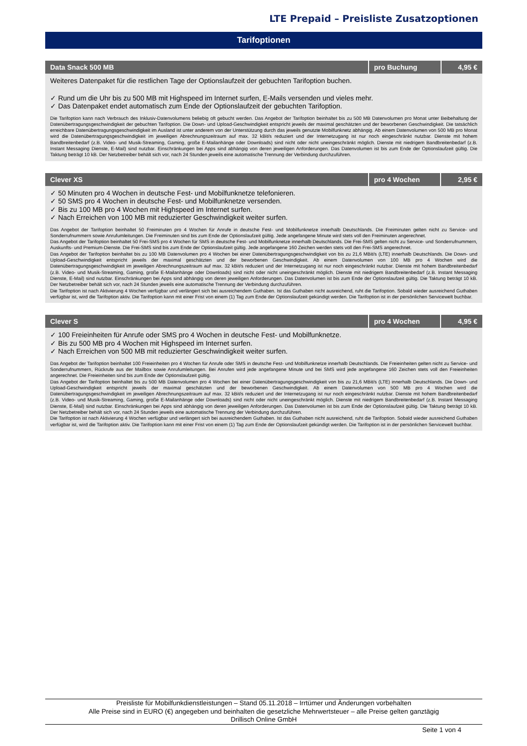LTE Prepaid – Preisliste Zusatzoptionen
Tarifoptionen
| Data Snack 500 MB | pro Buchung | 4,95 € |
| --- | --- | --- |
| Weiteres Datenpaket für die restlichen Tage der Optionslaufzeit der gebuchten Tarifoption buchen. ✓ Rund um die Uhr bis zu 500 MB mit Highspeed im Internet surfen, E-Mails versenden und vieles mehr. ✓ Das Datenpaket endet automatisch zum Ende der Optionslaufzeit der gebuchten Tarifoption. Die Tarifoption kann nach Verbrauch des Inklusiv-Datenvolumens beliebig oft gebucht werden. Das Angebot der Tarifoption beinhaltet bis zu 500 MB Datenvolumen pro Monat unter Beibehaltung der Datenübertragungsgeschwindigkeit der gebuchten Tarifoption. Die Down- und Upload-Geschwindigkeit entspricht jeweils der maximal geschätzten und der beworbenen Geschwindigkeit. Die tatsächlich erreichbare Datenübertragungsgeschwindigkeit im Ausland ist unter anderem von der Unterstützung durch das jeweils genutzte Mobilfunknetz abhängig. Ab einem Datenvolumen von 500 MB pro Monat wird die Datenübertragungsgeschwindigkeit im jeweiligen Abrechnungszeitraum auf max. 32 kBit/s reduziert und der Internetzugang ist nur noch eingeschränkt nutzbar. Dienste mit hohem Bandbreitenbedarf (z.B. Video- und Musik-Streaming, Gaming, große E-Mailanhänge oder Downloads) sind nicht oder nicht uneingeschränkt möglich. Dienste mit niedrigem Bandbreitenbedarf (z.B. Instant Messaging Dienste, E-Mail) sind nutzbar. Einschränkungen bei Apps sind abhängig von deren jeweiligen Anforderungen. Das Datenvolumen ist bis zum Ende der Optionslaufzeit gültig. Die Taktung beträgt 10 kB. Der Netzbetreiber behält sich vor, nach 24 Stunden jeweils eine automatische Trennung der Verbindung durchzuführen. | | |
| Clever XS | pro 4 Wochen | 2,95 € |
| --- | --- | --- |
| ✓ 50 Minuten pro 4 Wochen in deutsche Fest- und Mobilfunknetze telefonieren. ✓ 50 SMS pro 4 Wochen in deutsche Fest- und Mobilfunknetze versenden. ✓ Bis zu 100 MB pro 4 Wochen mit Highspeed im Internet surfen. ✓ Nach Erreichen von 100 MB mit reduzierter Geschwindigkeit weiter surfen. Das Angebot der Tarifoption beinhaltet 50 Freiminuten pro 4 Wochen für Anrufe in deutsche Fest- und Mobilfunknetze innerhalb Deutschlands. Die Freiminuten gelten nicht zu Service- und Sonderrufnummern sowie Anrufumleitungen. Die Freiminuten sind bis zum Ende der Optionslaufzeit gültig. Jede angefangene Minute wird stets voll den Freiminuten angerechnet. Das Angebot der Tarifoption beinhaltet 50 Frei-SMS pro 4 Wochen für SMS in deutsche Fest- und Mobilfunknetze innerhalb Deutschlands. Die Frei-SMS gelten nicht zu Service- und Sonderrufnummern, Auskunfts- und Premium-Dienste. Die Frei-SMS sind bis zum Ende der Optionslaufzeit gültig. Jede angefangene 160 Zeichen werden stets voll den Frei-SMS angerechnet. Das Angebot der Tarifoption beinhaltet bis zu 100 MB Datenvolumen pro 4 Wochen bei einer Datenübertragungsgeschwindigkeit von bis zu 21,6 MBit/s (LTE) innerhalb Deutschlands. Die Down- und Upload-Geschwindigkeit entspricht jeweils der maximal geschätzten und der beworbenen Geschwindigkeit. Ab einem Datenvolumen von 100 MB pro 4 Wochen wird die Datenübertragungsgeschwindigkeit im jeweiligen Abrechnungszeitraum auf max. 32 kBit/s reduziert und der Internetzugang ist nur noch eingeschränkt nutzbar. Dienste mit hohem Bandbreitenbedarf (z.B. Video- und Musik-Streaming, Gaming, große E-Mailanhänge oder Downloads) sind nicht oder nicht uneingeschränkt möglich. Dienste mit niedrigem Bandbreitenbedarf (z.B. Instant Messaging Dienste, E-Mail) sind nutzbar. Einschränkungen bei Apps sind abhängig von deren jeweiligen Anforderungen. Das Datenvolumen ist bis zum Ende der Optionslaufzeit gültig. Die Taktung beträgt 10 kB. Der Netzbetreiber behält sich vor, nach 24 Stunden jeweils eine automatische Trennung der Verbindung durchzuführen. Die Tarifoption ist nach Aktivierung 4 Wochen verfügbar und verlängert sich bei ausreichendem Guthaben. Ist das Guthaben nicht ausreichend, ruht die Tarifoption. Sobald wieder ausreichend Guthaben verfügbar ist, wird die Tarifoption aktiv. Die Tarifoption kann mit einer Frist von einem (1) Tag zum Ende der Optionslaufzeit gekündigt werden. Die Tarifoption ist in der persönlichen Servicewelt buchbar. | | |
| Clever S | pro 4 Wochen | 4,95 € |
| --- | --- | --- |
| ✓ 100 Freieinheiten für Anrufe oder SMS pro 4 Wochen in deutsche Fest- und Mobilfunknetze. ✓ Bis zu 500 MB pro 4 Wochen mit Highspeed im Internet surfen. ✓ Nach Erreichen von 500 MB mit reduzierter Geschwindigkeit weiter surfen. Das Angebot der Tarifoption beinhaltet 100 Freieinheiten pro 4 Wochen für Anrufe oder SMS in deutsche Fest- und Mobilfunknetze innerhalb Deutschlands. Die Freieinheiten gelten nicht zu Service- und Sonderrufnummern, Rückrufe aus der Mailbox sowie Anrufumleitungen. Bei Anrufen wird jede angefangene Minute und bei SMS wird jede angefangene 160 Zeichen stets voll den Freieinheiten angerechnet. Die Freieinheiten sind bis zum Ende der Optionslaufzeit gültig. Das Angebot der Tarifoption beinhaltet bis zu 500 MB Datenvolumen pro 4 Wochen bei einer Datenübertragungsgeschwindigkeit von bis zu 21,6 MBit/s (LTE) innerhalb Deutschlands. Die Down- und Upload-Geschwindigkeit entspricht jeweils der maximal geschätzten und der beworbenen Geschwindigkeit. Ab einem Datenvolumen von 500 MB pro 4 Wochen wird die Datenübertragungsgeschwindigkeit im jeweiligen Abrechnungszeitraum auf max. 32 kBit/s reduziert und der Internetzugang ist nur noch eingeschränkt nutzbar. Dienste mit hohem Bandbreitenbedarf (z.B. Video- und Musik-Streaming, Gaming, große E-Mailanhänge oder Downloads) sind nicht oder nicht uneingeschränkt möglich. Dienste mit niedrigem Bandbreitenbedarf (z.B. Instant Messaging Dienste, E-Mail) sind nutzbar. Einschränkungen bei Apps sind abhängig von deren jeweiligen Anforderungen. Das Datenvolumen ist bis zum Ende der Optionslaufzeit gültig. Die Taktung beträgt 10 kB. Der Netzbetreiber behält sich vor, nach 24 Stunden jeweils eine automatische Trennung der Verbindung durchzuführen. Die Tarifoption ist nach Aktivierung 4 Wochen verfügbar und verlängert sich bei ausreichendem Guthaben. Ist das Guthaben nicht ausreichend, ruht die Tarifoption. Sobald wieder ausreichend Guthaben verfügbar ist, wird die Tarifoption aktiv. Die Tarifoption kann mit einer Frist von einem (1) Tag zum Ende der Optionslaufzeit gekündigt werden. Die Tarifoption ist in der persönlichen Servicewelt buchbar. | | |
Preisliste für Mobilfunkdienstleistungen – Stand 05.11.2018 – Irrtümer und Änderungen vorbehalten
Alle Preise sind in EURO (€) angegeben und beinhalten die gesetzliche Mehrwertsteuer – alle Preise gelten ganztägig
Drillisch Online GmbH
Seite 1 von 4